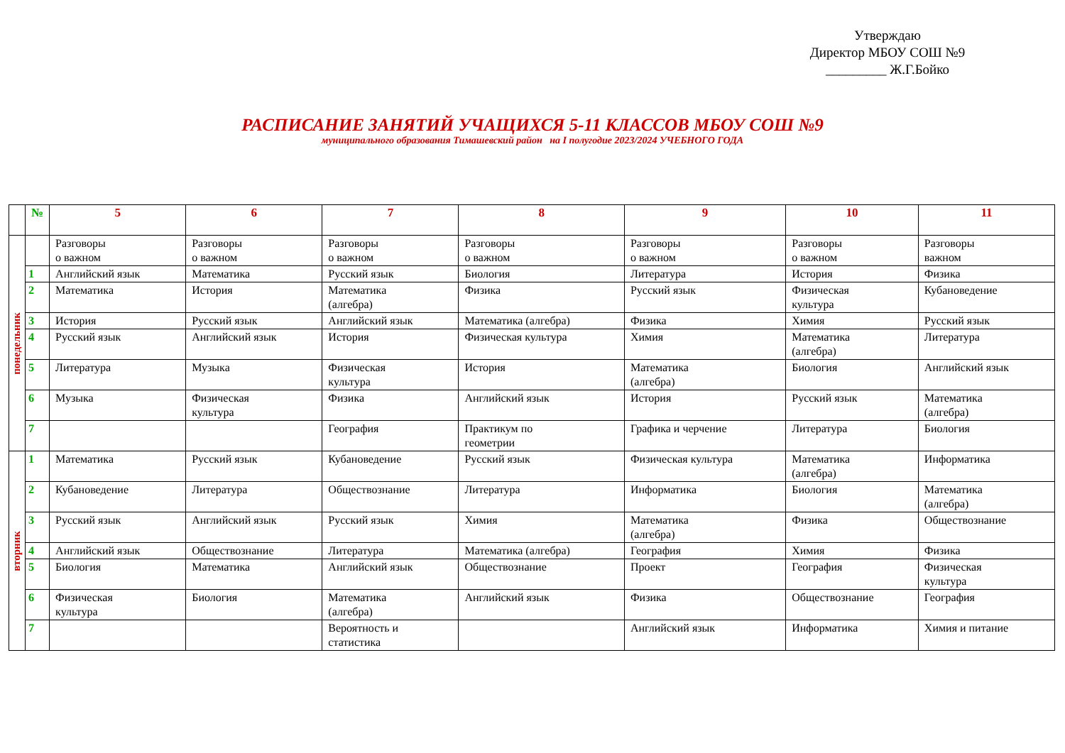Утверждаю
Директор МБОУ СОШ №9
_________ Ж.Г.Бойко
РАСПИСАНИЕ ЗАНЯТИЙ УЧАЩИХСЯ 5-11 КЛАССОВ МБОУ СОШ №9
муниципального образования Тимашевский район на I полугодие 2023/2024 УЧЕБНОГО ГОДА
| | № | 5 | 6 | 7 | 8 | 9 | 10 | 11 |
| --- | --- | --- | --- | --- | --- | --- | --- | --- |
| понедельник | | Разговоры о важном | Разговоры о важном | Разговоры о важном | Разговоры о важном | Разговоры о важном | Разговоры о важном | Разговоры важном |
| | 1 | Английский язык | Математика | Русский язык | Биология | Литература | История | Физика |
| | 2 | Математика | История | Математика (алгебра) | Физика | Русский язык | Физическая культура | Кубановедение |
| | 3 | История | Русский язык | Английский язык | Математика (алгебра) | Физика | Химия | Русский язык |
| | 4 | Русский язык | Английский язык | История | Физическая культура | Химия | Математика (алгебра) | Литература |
| | 5 | Литература | Музыка | Физическая культура | История | Математика (алгебра) | Биология | Английский язык |
| | 6 | Музыка | Физическая культура | Физика | Английский язык | История | Русский язык | Математика (алгебра) |
| | 7 | | | География | Практикум по геометрии | Графика и черчение | Литература | Биология |
| вторник | 1 | Математика | Русский язык | Кубановедение | Русский язык | Физическая культура | Математика (алгебра) | Информатика |
| | 2 | Кубановедение | Литература | Обществознание | Литература | Информатика | Биология | Математика (алгебра) |
| | 3 | Русский язык | Английский язык | Русский язык | Химия | Математика (алгебра) | Физика | Обществознание |
| | 4 | Английский язык | Обществознание | Литература | Математика (алгебра) | География | Химия | Физика |
| | 5 | Биология | Математика | Английский язык | Обществознание | Проект | География | Физическая культура |
| | 6 | Физическая культура | Биология | Математика (алгебра) | Английский язык | Физика | Обществознание | География |
| | 7 | | | Вероятность и статистика | | Английский язык | Информатика | Химия и питание |